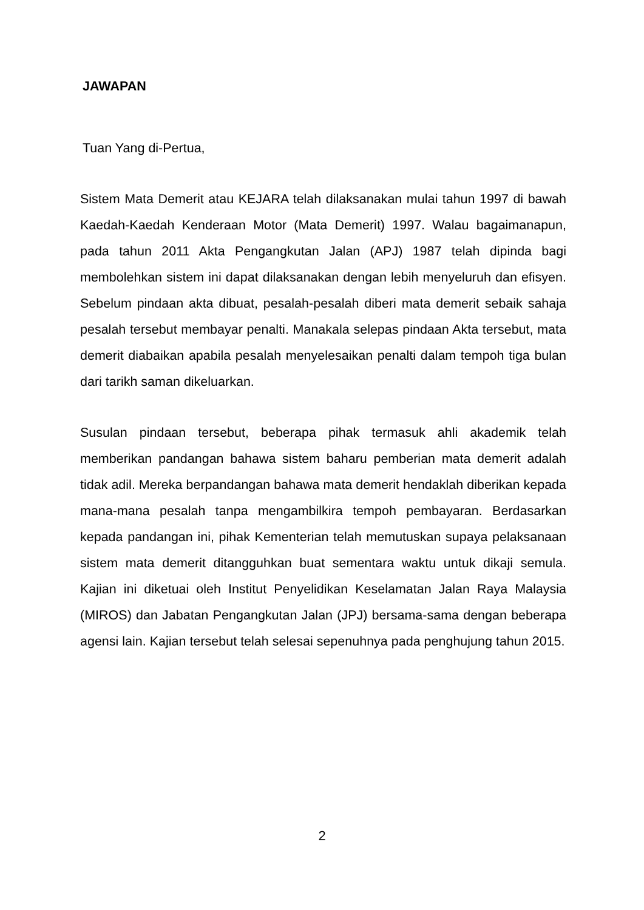JAWAPAN
Tuan Yang di-Pertua,
Sistem Mata Demerit atau KEJARA telah dilaksanakan mulai tahun 1997 di bawah Kaedah-Kaedah Kenderaan Motor (Mata Demerit) 1997. Walau bagaimanapun, pada tahun 2011 Akta Pengangkutan Jalan (APJ) 1987 telah dipinda bagi membolehkan sistem ini dapat dilaksanakan dengan lebih menyeluruh dan efisyen. Sebelum pindaan akta dibuat, pesalah-pesalah diberi mata demerit sebaik sahaja pesalah tersebut membayar penalti. Manakala selepas pindaan Akta tersebut, mata demerit diabaikan apabila pesalah menyelesaikan penalti dalam tempoh tiga bulan dari tarikh saman dikeluarkan.
Susulan pindaan tersebut, beberapa pihak termasuk ahli akademik telah memberikan pandangan bahawa sistem baharu pemberian mata demerit adalah tidak adil. Mereka berpandangan bahawa mata demerit hendaklah diberikan kepada mana-mana pesalah tanpa mengambilkira tempoh pembayaran. Berdasarkan kepada pandangan ini, pihak Kementerian telah memutuskan supaya pelaksanaan sistem mata demerit ditangguhkan buat sementara waktu untuk dikaji semula. Kajian ini diketuai oleh Institut Penyelidikan Keselamatan Jalan Raya Malaysia (MIROS) dan Jabatan Pengangkutan Jalan (JPJ) bersama-sama dengan beberapa agensi lain. Kajian tersebut telah selesai sepenuhnya pada penghujung tahun 2015.
2